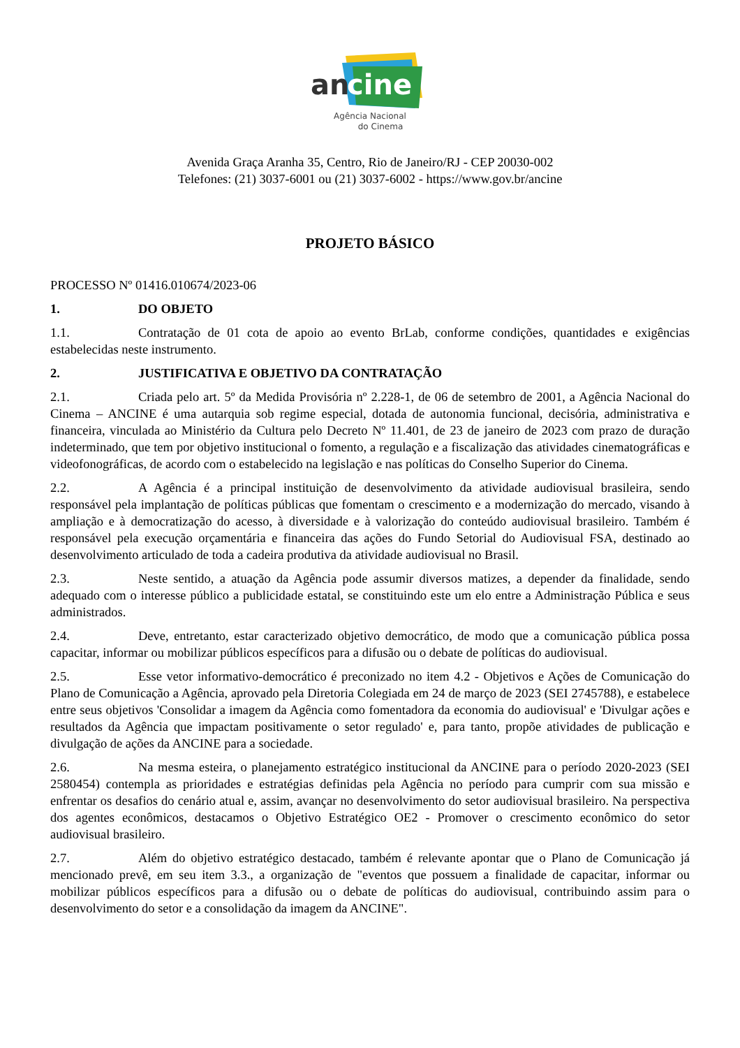an
cine
Agência Nacional
do Cinema
Avenida Graça Aranha 35, Centro, Rio de Janeiro/RJ - CEP 20030-002
Telefones: (21) 3037-6001 ou (21) 3037-6002 - https://www.gov.br/ancine
PROJETO BÁSICO
PROCESSO Nº 01416.010674/2023-06
1. DO OBJETO
1.1. Contratação de 01 cota de apoio ao evento BrLab, conforme condições, quantidades e exigências estabelecidas neste instrumento.
2. JUSTIFICATIVA E OBJETIVO DA CONTRATAÇÃO
2.1. Criada pelo art. 5º da Medida Provisória nº 2.228-1, de 06 de setembro de 2001, a Agência Nacional do Cinema – ANCINE é uma autarquia sob regime especial, dotada de autonomia funcional, decisória, administrativa e financeira, vinculada ao Ministério da Cultura pelo Decreto Nº 11.401, de 23 de janeiro de 2023 com prazo de duração indeterminado, que tem por objetivo institucional o fomento, a regulação e a fiscalização das atividades cinematográficas e videofonográficas, de acordo com o estabelecido na legislação e nas políticas do Conselho Superior do Cinema.
2.2. A Agência é a principal instituição de desenvolvimento da atividade audiovisual brasileira, sendo responsável pela implantação de políticas públicas que fomentam o crescimento e a modernização do mercado, visando à ampliação e à democratização do acesso, à diversidade e à valorização do conteúdo audiovisual brasileiro. Também é responsável pela execução orçamentária e financeira das ações do Fundo Setorial do Audiovisual FSA, destinado ao desenvolvimento articulado de toda a cadeira produtiva da atividade audiovisual no Brasil.
2.3. Neste sentido, a atuação da Agência pode assumir diversos matizes, a depender da finalidade, sendo adequado com o interesse público a publicidade estatal, se constituindo este um elo entre a Administração Pública e seus administrados.
2.4. Deve, entretanto, estar caracterizado objetivo democrático, de modo que a comunicação pública possa capacitar, informar ou mobilizar públicos específicos para a difusão ou o debate de políticas do audiovisual.
2.5. Esse vetor informativo-democrático é preconizado no item 4.2 - Objetivos e Ações de Comunicação do Plano de Comunicação a Agência, aprovado pela Diretoria Colegiada em 24 de março de 2023 (SEI 2745788), e estabelece entre seus objetivos 'Consolidar a imagem da Agência como fomentadora da economia do audiovisual' e 'Divulgar ações e resultados da Agência que impactam positivamente o setor regulado' e, para tanto, propõe atividades de publicação e divulgação de ações da ANCINE para a sociedade.
2.6. Na mesma esteira, o planejamento estratégico institucional da ANCINE para o período 2020-2023 (SEI 2580454) contempla as prioridades e estratégias definidas pela Agência no período para cumprir com sua missão e enfrentar os desafios do cenário atual e, assim, avançar no desenvolvimento do setor audiovisual brasileiro. Na perspectiva dos agentes econômicos, destacamos o Objetivo Estratégico OE2 - Promover o crescimento econômico do setor audiovisual brasileiro.
2.7. Além do objetivo estratégico destacado, também é relevante apontar que o Plano de Comunicação já mencionado prevê, em seu item 3.3., a organização de "eventos que possuem a finalidade de capacitar, informar ou mobilizar públicos específicos para a difusão ou o debate de políticas do audiovisual, contribuindo assim para o desenvolvimento do setor e a consolidação da imagem da ANCINE".